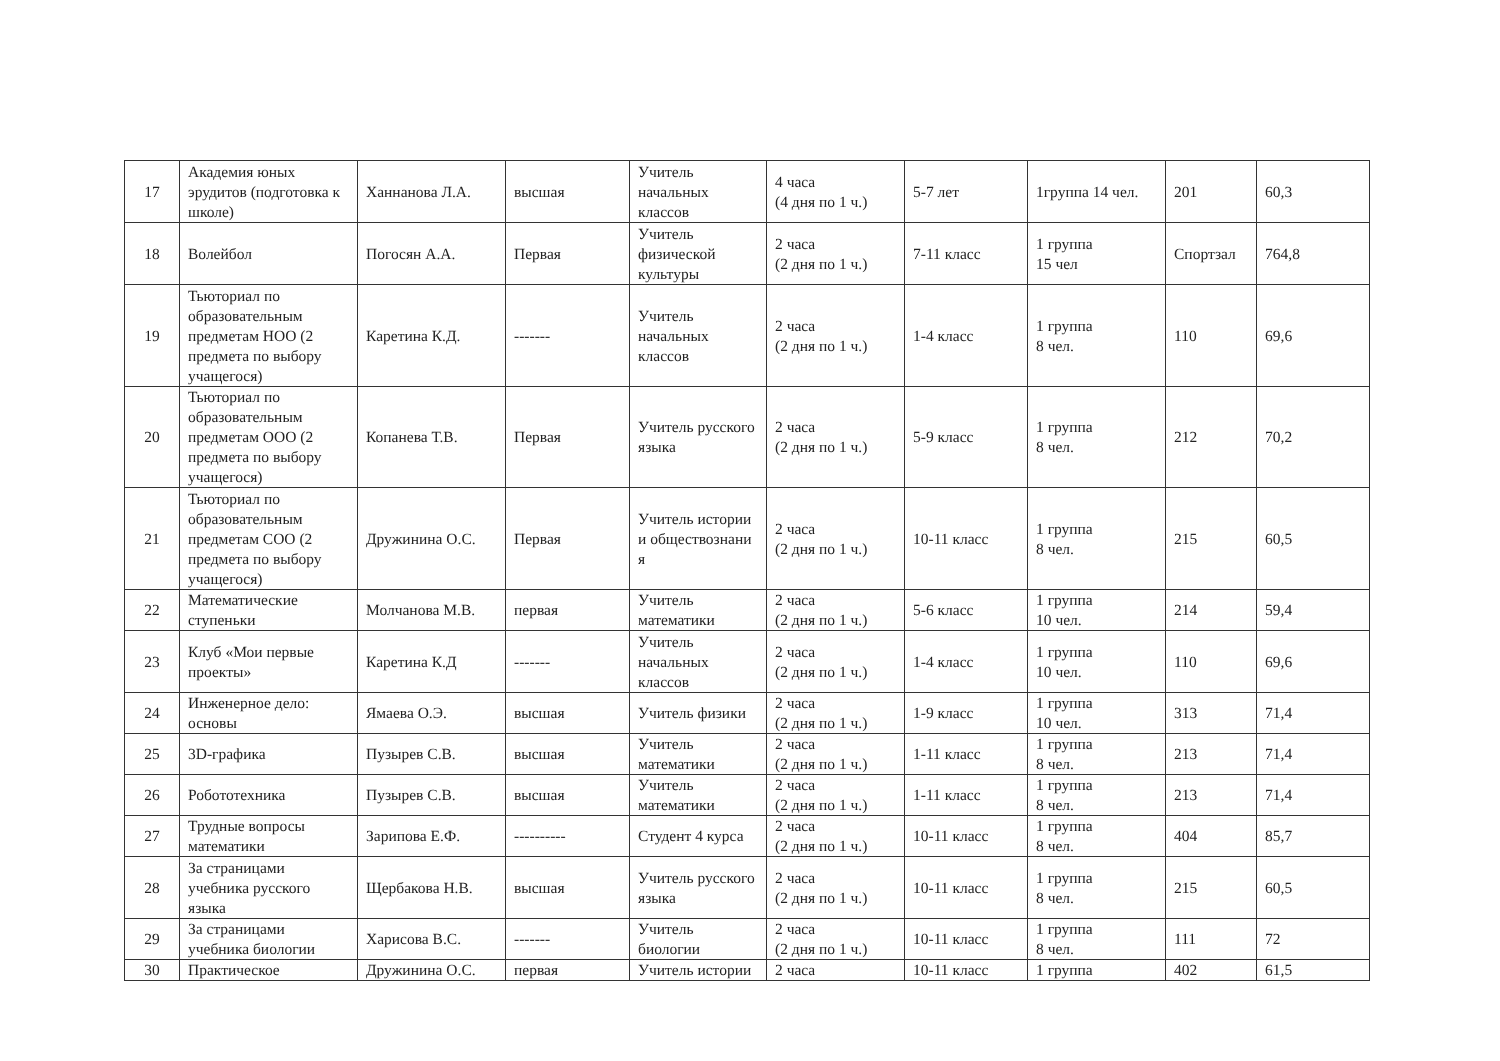| 17 | Академия юных эрудитов (подготовка к школе) | Ханнанова Л.А. | высшая | Учитель начальных классов | 4 часа (4 дня по 1 ч.) | 5-7 лет | 1группа 14 чел. | 201 | 60,3 |
| 18 | Волейбол | Погосян А.А. | Первая | Учитель физической культуры | 2 часа (2 дня по 1 ч.) | 7-11 класс | 1 группа 15 чел | Спортзал | 764,8 |
| 19 | Тьюториал по образовательным предметам НОО (2 предмета по выбору учащегося) | Каретина К.Д. | ------- | Учитель начальных классов | 2 часа (2 дня по 1 ч.) | 1-4 класс | 1 группа 8 чел. | 110 | 69,6 |
| 20 | Тьюториал по образовательным предметам ООО (2 предмета по выбору учащегося) | Копанева Т.В. | Первая | Учитель русского языка | 2 часа (2 дня по 1 ч.) | 5-9 класс | 1 группа 8 чел. | 212 | 70,2 |
| 21 | Тьюториал по образовательным предметам СОО (2 предмета по выбору учащегося) | Дружинина О.С. | Первая | Учитель истории и обществознани я | 2 часа (2 дня по 1 ч.) | 10-11 класс | 1 группа 8 чел. | 215 | 60,5 |
| 22 | Математические ступеньки | Молчанова М.В. | первая | Учитель математики | 2 часа (2 дня по 1 ч.) | 5-6 класс | 1 группа 10 чел. | 214 | 59,4 |
| 23 | Клуб «Мои первые проекты» | Каретина К.Д | ------- | Учитель начальных классов | 2 часа (2 дня по 1 ч.) | 1-4 класс | 1 группа 10 чел. | 110 | 69,6 |
| 24 | Инженерное дело: основы | Ямаева О.Э. | высшая | Учитель физики | 2 часа (2 дня по 1 ч.) | 1-9 класс | 1 группа 10 чел. | 313 | 71,4 |
| 25 | 3D-графика | Пузырев С.В. | высшая | Учитель математики | 2 часа (2 дня по 1 ч.) | 1-11 класс | 1 группа 8 чел. | 213 | 71,4 |
| 26 | Робототехника | Пузырев С.В. | высшая | Учитель математики | 2 часа (2 дня по 1 ч.) | 1-11 класс | 1 группа 8 чел. | 213 | 71,4 |
| 27 | Трудные вопросы математики | Зарипова Е.Ф. | ---------- | Студент 4 курса | 2 часа (2 дня по 1 ч.) | 10-11 класс | 1 группа 8 чел. | 404 | 85,7 |
| 28 | За страницами учебника русского языка | Щербакова Н.В. | высшая | Учитель русского языка | 2 часа (2 дня по 1 ч.) | 10-11 класс | 1 группа 8 чел. | 215 | 60,5 |
| 29 | За страницами учебника биологии | Харисова В.С. | ------- | Учитель биологии | 2 часа (2 дня по 1 ч.) | 10-11 класс | 1 группа 8 чел. | 111 | 72 |
| 30 | Практическое | Дружинина О.С. | первая | Учитель истории | 2 часа | 10-11 класс | 1 группа | 402 | 61,5 |